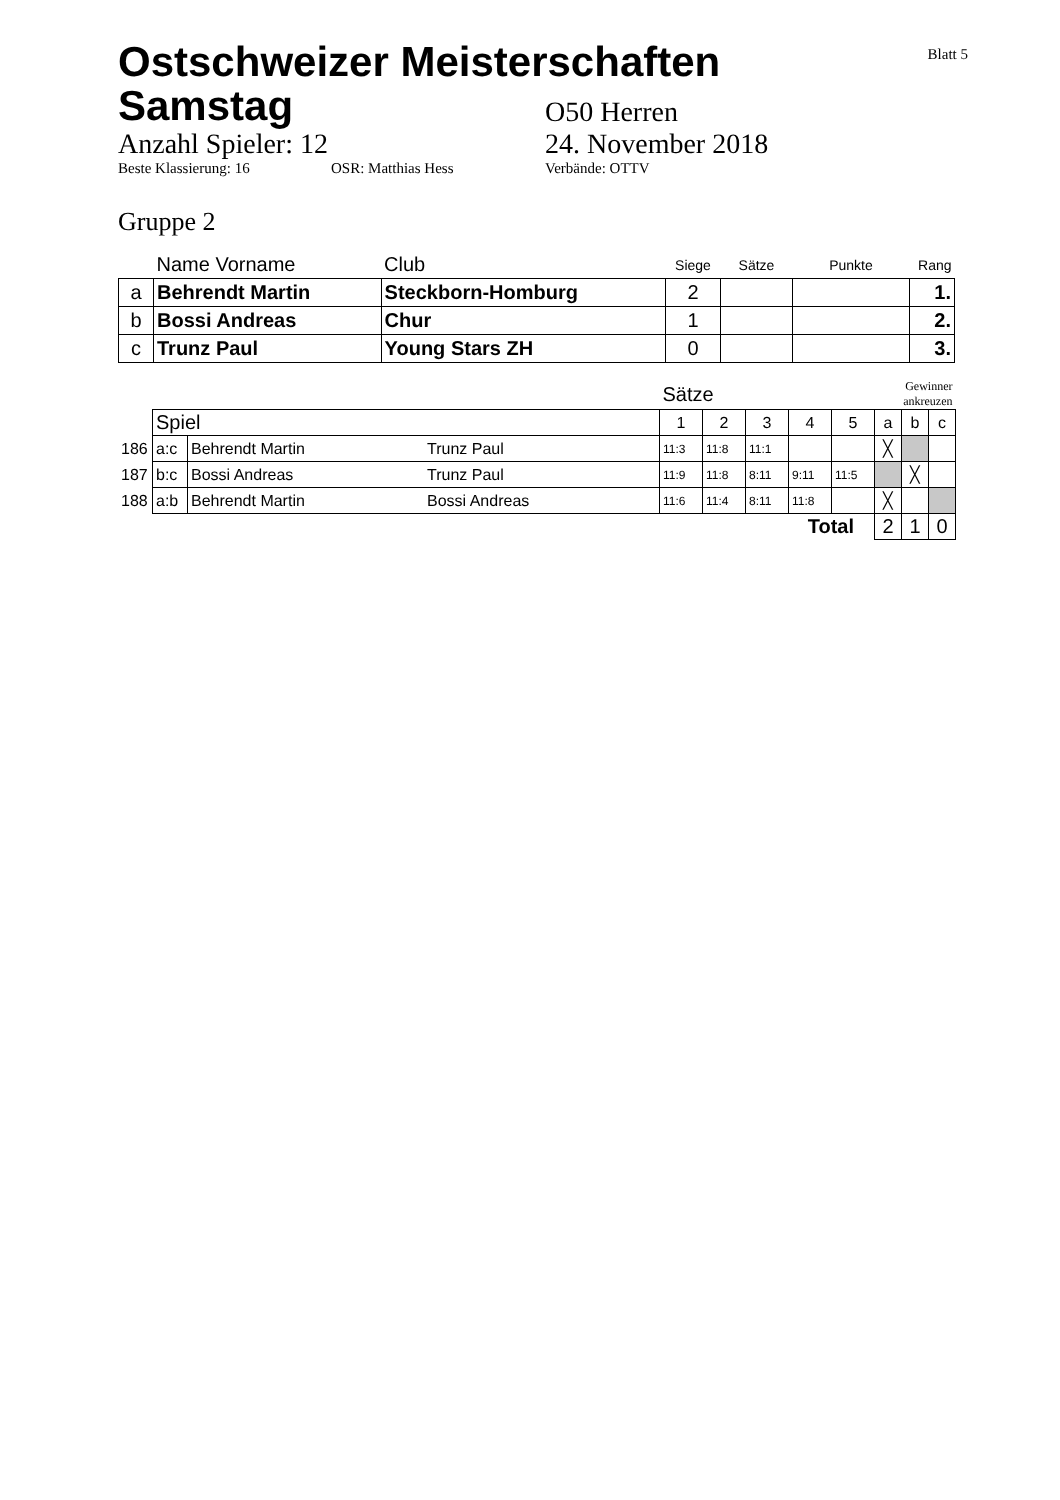Blatt 5
Ostschweizer Meisterschaften
Samstag
O50 Herren
Anzahl Spieler: 12 24. November 2018
Beste Klassierung: 16 OSR: Matthias Hess Verbände: OTTV
Gruppe 2
| | Name Vorname | Club | Siege | Sätze | Punkte | Rang |
| a | Behrendt Martin | Steckborn-Homburg | 2 | | | 1. |
| b | Bossi Andreas | Chur | 1 | | | 2. |
| c | Trunz Paul | Young Stars ZH | 0 | | | 3. |
| | | | | Sätze | | | | | Gewinner ankreuzen | | |
| | Spiel | | | 1 | 2 | 3 | 4 | 5 | a | b | c |
| 186 | a:c | Behrendt Martin | Trunz Paul | 11:3 | 11:8 | 11:1 | | | ╳ | | |
| 187 | b:c | Bossi Andreas | Trunz Paul | 11:9 | 11:8 | 8:11 | 9:11 | 11:5 | | ╳ | |
| 188 | a:b | Behrendt Martin | Bossi Andreas | 11:6 | 11:4 | 8:11 | 11:8 | | ╳ | | |
| Total | | | | | | | | | 2 | 1 | 0 |